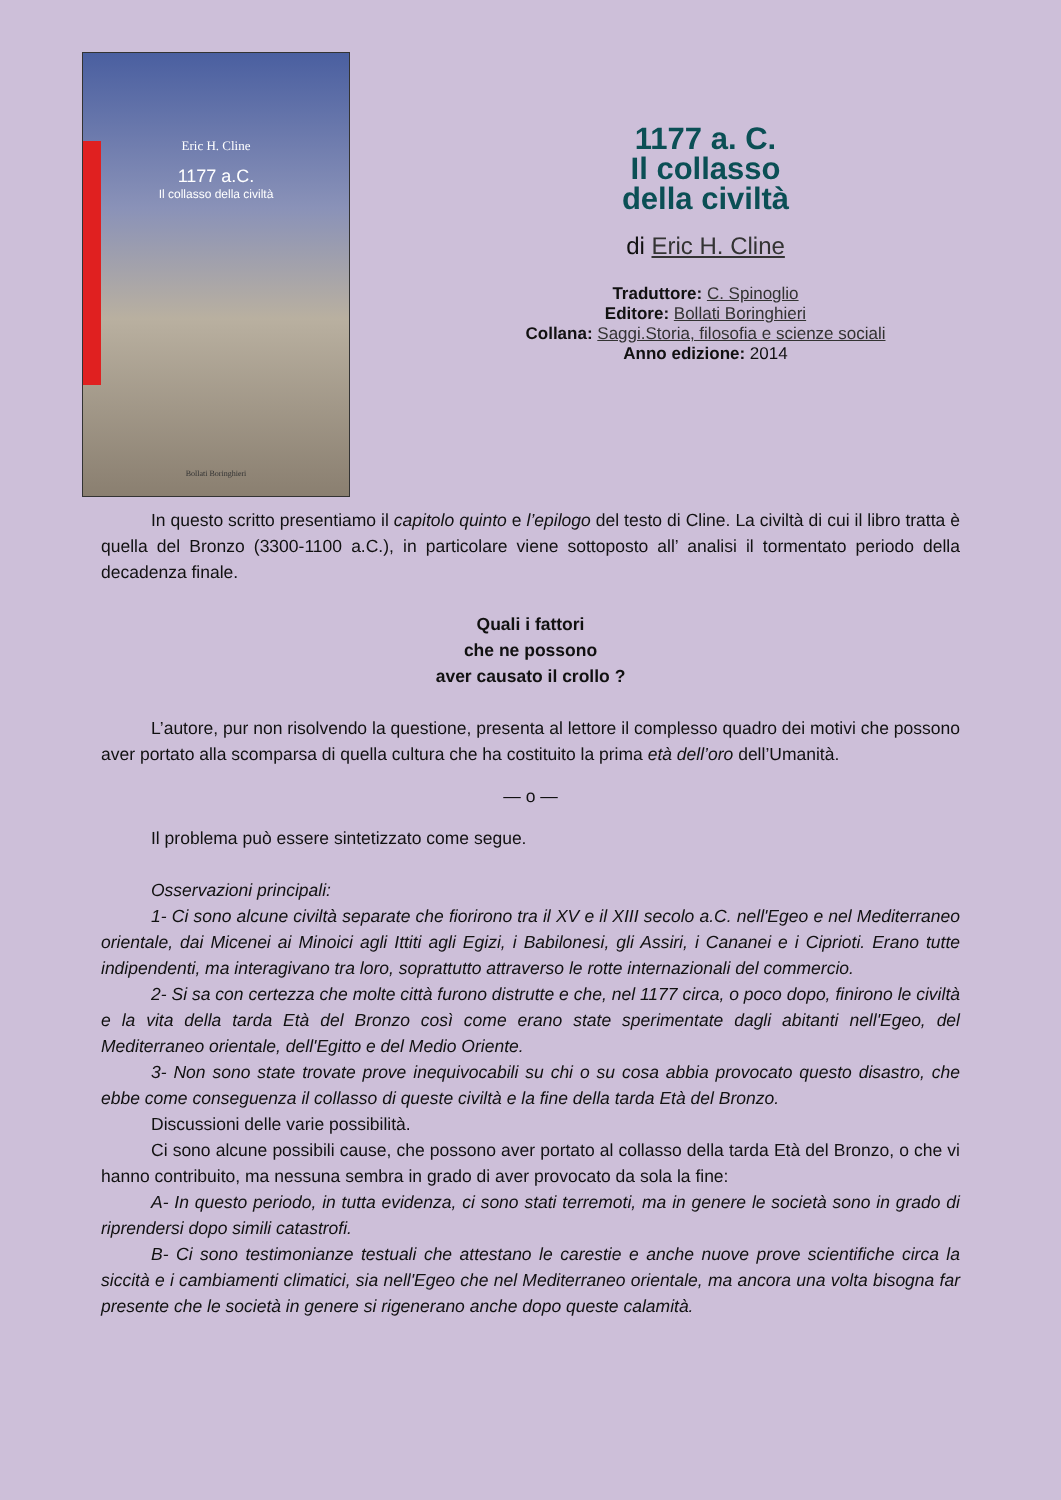Eric H. Cline
1177 a.C.
Il collasso della civiltà
Bollati Boringhieri
1177 a. C.
Il collasso
della civiltà
di Eric H. Cline
Traduttore: C. Spinoglio
Editore: Bollati Boringhieri
Collana: Saggi.Storia, filosofia e scienze sociali
Anno edizione: 2014
In questo scritto presentiamo il capitolo quinto e l’epilogo del testo di Cline. La civiltà di cui il libro tratta è quella del Bronzo (3300-1100 a.C.), in particolare viene sottoposto all’ analisi il tormentato periodo della decadenza finale.
Quali i fattori
che ne possono
aver causato il crollo ?
L’autore, pur non risolvendo la questione, presenta al lettore il complesso quadro dei motivi che possono aver portato alla scomparsa di quella cultura che ha costituito la prima età dell’oro dell’Umanità.
— o —
Il problema può essere sintetizzato come segue.
Osservazioni principali:
1- Ci sono alcune civiltà separate che fiorirono tra il XV e il XIII secolo a.C. nell'Egeo e nel Mediterraneo orientale, dai Micenei ai Minoici agli Ittiti agli Egizi, i Babilonesi, gli Assiri, i Cananei e i Ciprioti. Erano tutte indipendenti, ma interagivano tra loro, soprattutto attraverso le rotte internazionali del commercio.
2- Si sa con certezza che molte città furono distrutte e che, nel 1177 circa, o poco dopo, finirono le civiltà e la vita della tarda Età del Bronzo così come erano state sperimentate dagli abitanti nell'Egeo, del Mediterraneo orientale, dell'Egitto e del Medio Oriente.
3- Non sono state trovate prove inequivocabili su chi o su cosa abbia provocato questo disastro, che ebbe come conseguenza il collasso di queste civiltà e la fine della tarda Età del Bronzo.
Discussioni delle varie possibilità.
Ci sono alcune possibili cause, che possono aver portato al collasso della tarda Età del Bronzo, o che vi hanno contribuito, ma nessuna sembra in grado di aver provocato da sola la fine:
A- In questo periodo, in tutta evidenza, ci sono stati terremoti, ma in genere le società sono in grado di riprendersi dopo simili catastrofi.
B- Ci sono testimonianze testuali che attestano le carestie e anche nuove prove scientifiche circa la siccità e i cambiamenti climatici, sia nell'Egeo che nel Mediterraneo orientale, ma ancora una volta bisogna far presente che le società in genere si rigenerano anche dopo queste calamità.